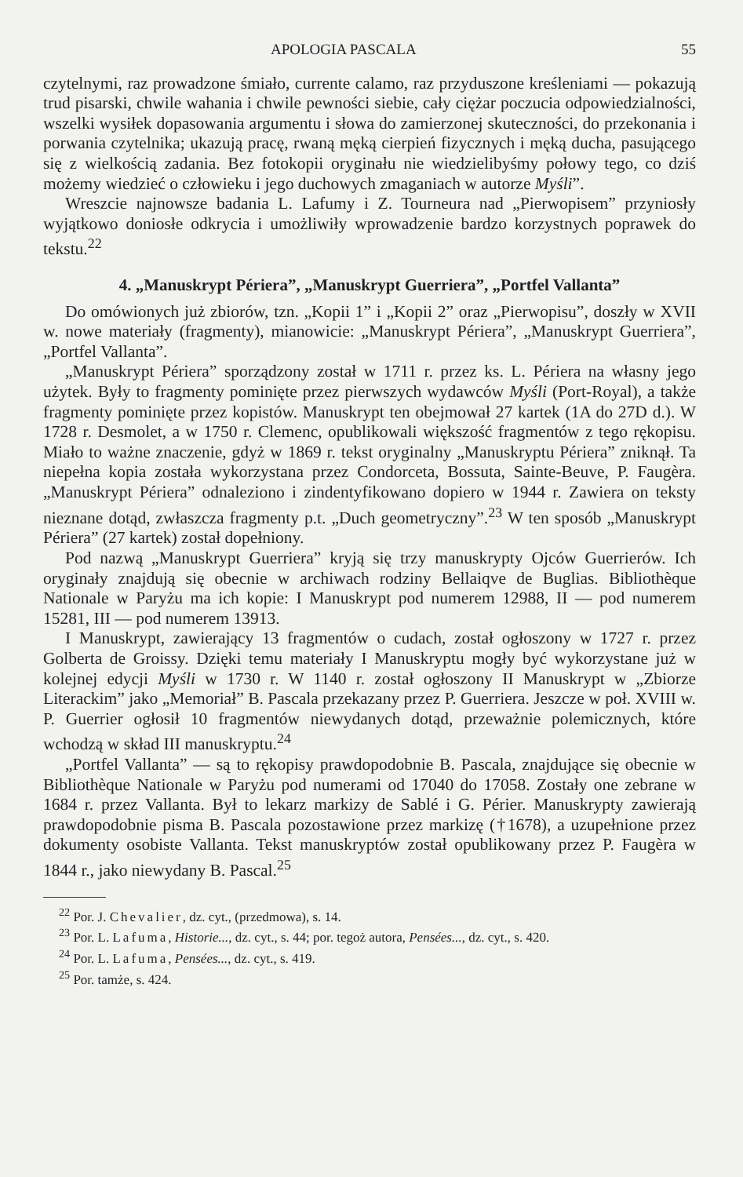APOLOGIA PASCALA 55
czytelnymi, raz prowadzone śmiało, currente calamo, raz przyduszone kreśleniami — pokazują trud pisarski, chwile wahania i chwile pewności siebie, cały ciężar poczucia odpowiedzialności, wszelki wysiłek dopasowania argumentu i słowa do zamierzonej skuteczności, do przekonania i porwania czytelnika; ukazują pracę, rwaną męką cierpień fizycznych i męką ducha, pasującego się z wielkością zadania. Bez fotokopii oryginału nie wiedzielibyśmy połowy tego, co dziś możemy wiedzieć o człowieku i jego duchowych zmaganiach w autorze Myśli”.
Wreszcie najnowsze badania L. Lafumy i Z. Tourneura nad „Pierwopisem” przyniosły wyjątkowo doniosłe odkrycia i umożliwiły wprowadzenie bardzo korzystnych poprawek do tekstu.<sup>22</sup>
4. „Manuskrypt Périera”, „Manuskrypt Guerriera”, „Portfel Vallanta”
Do omówionych już zbiorów, tzn. „Kopii 1” i „Kopii 2” oraz „Pierwopisu”, doszły w XVII w. nowe materiały (fragmenty), mianowicie: „Manuskrypt Périera”, „Manuskrypt Guerriera”, „Portfel Vallanta”.
„Manuskrypt Périera” sporządzony został w 1711 r. przez ks. L. Périera na własny jego użytek. Były to fragmenty pominięte przez pierwszych wydawców Myśli (Port-Royal), a także fragmenty pominięte przez kopistów. Manuskrypt ten obejmował 27 kartek (1A do 27D d.). W 1728 r. Desmolet, a w 1750 r. Clemenc, opublikowali większość fragmentów z tego rękopisu. Miało to ważne znaczenie, gdyż w 1869 r. tekst oryginalny „Manuskryptu Périera” zniknął. Ta niepełna kopia została wykorzystana przez Condorceta, Bossuta, Sainte-Beuve, P. Faugèra. „Manuskrypt Périera” odnaleziono i zindentyfikowano dopiero w 1944 r. Zawiera on teksty nieznane dotąd, zwłaszcza fragmenty p.t. „Duch geometryczny”.<sup>23</sup> W ten sposób „Manuskrypt Périera” (27 kartek) został dopełniony.
Pod nazwą „Manuskrypt Guerriera” kryją się trzy manuskrypty Ojców Guerrierów. Ich oryginały znajdują się obecnie w archiwach rodziny Bellaiqve de Buglias. Bibliothèque Nationale w Paryżu ma ich kopie: I Manuskrypt pod numerem 12988, II — pod numerem 15281, III — pod numerem 13913.
I Manuskrypt, zawierający 13 fragmentów o cudach, został ogłoszony w 1727 r. przez Golberta de Groissy. Dzięki temu materiały I Manuskryptu mogły być wykorzystane już w kolejnej edycji Myśli w 1730 r. W 1140 r. został ogłoszony II Manuskrypt w „Zbiorze Literackim” jako „Memoriał” B. Pascala przekazany przez P. Guerriera. Jeszcze w poł. XVIII w. P. Guerrier ogłosił 10 fragmentów niewydanych dotąd, przeważnie polemicznych, które wchodzą w skład III manuskryptu.<sup>24</sup>
„Portfel Vallanta” — są to rękopisy prawdopodobnie B. Pascala, znajdujące się obecnie w Bibliothèque Nationale w Paryżu pod numerami od 17040 do 17058. Zostały one zebrane w 1684 r. przez Vallanta. Był to lekarz markizy de Sablé i G. Périer. Manuskrypty zawierają prawdopodobnie pisma B. Pascala pozostawione przez markizę (†1678), a uzupełnione przez dokumenty osobiste Vallanta. Tekst manuskryptów został opublikowany przez P. Faugèra w 1844 r., jako niewydany B. Pascal.<sup>25</sup>
<sup>22</sup> Por. J. Chevalier, dz. cyt., (przedmowa), s. 14.
<sup>23</sup> Por. L. Lafuma, Historie..., dz. cyt., s. 44; por. tegoż autora, Pensées..., dz. cyt., s. 420.
<sup>24</sup> Por. L. Lafuma, Pensées..., dz. cyt., s. 419.
<sup>25</sup> Por. tamże, s. 424.